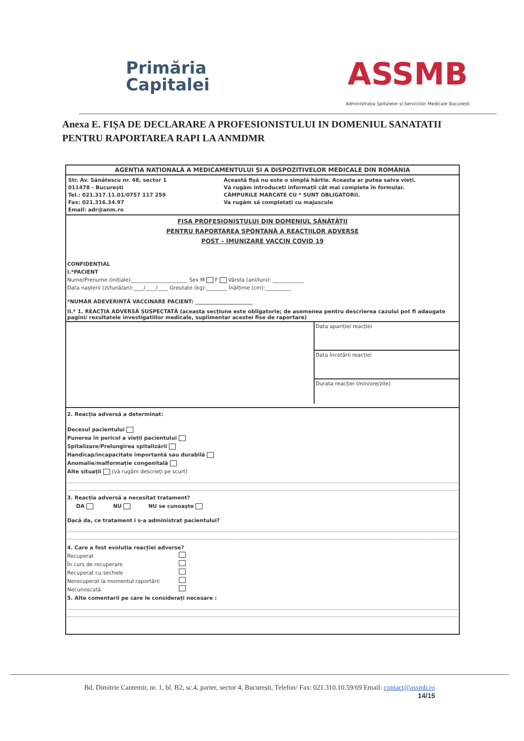Primăria
Capitalei
ASSMB
Administrația Spitalelor și Serviciilor Medicale București
Anexa E. FIȘA DE DECLARARE A PROFESIONISTULUI IN DOMENIUL SANATATII PENTRU RAPORTAREA RAPI LA ANMDMR
AGENȚIA NAȚIONALĂ A MEDICAMENTULUI ȘI A DISPOZITIVELOR MEDICALE DIN ROMÂNIA
Str. Av. Sănătescu nr. 48, sector 1
011478 - București
Tel.: 021.317.11.01/0757 117 259
Fax: 021.316.34.97
Email: adr@anm.ro
Această fișă nu este o simplă hârtie. Aceasta ar putea salva vieți.
Vă rugăm introduceți informații cât mai complete în formular.
CÂMPURILE MARCATE CU * SUNT OBLIGATORII.
Va rugăm să completați cu majuscule
FIȘA PROFESIONISTULUI DIN DOMENIUL SĂNĂTĂȚII
PENTRU RAPORTAREA SPONTANĂ A REACȚIILOR ADVERSE
POST – IMUNIZARE VACCIN COVID 19
CONFIDENȚIAL
I.*PACIENT
Nume/Prenume (inițiale)______________________ Sex M F Vârsta (ani/luni): ____________
Data nașterii (zi/lună/an):____/____/____ Greutate (kg):________ Înălțime (cm):__________
*NUMĂR ADEVERINȚĂ VACCINARE PACIENT: ______________________
II.* 1. REACȚIA ADVERSĂ SUSPECTATĂ (aceasta secțiune este obligatorie; de asemenea pentru descrierea cazului pot fi adaugate pagini/ rezultatele investigatiilor medicale, suplimentar acestei fise de raportare)
Data apariției reacției
Data încetării reacției
Durata reacției (min/ore/zile)
2. Reacția adversă a determinat:
Decesul pacientului
Punerea în pericol a vieții pacientului
Spitalizare/Prelungirea spitalizării
Handicap/incapacitate importantă sau durabilă
Anomalie/malformație congenitală
Alte situații (vă rugăm descrieți pe scurt)
3. Reacția adversă a necesitat tratament?
DA NU NU se cunoaște
Dacă da, ce tratament i s-a administrat pacientului?
4. Care a fost evoluția reacției adverse?
Recuperat
În curs de recuperare
Recuperat cu sechele
Nerecuperat la momentul raportării
Necunoscută
5. Alte comentarii pe care le considerați necesare :
Bd. Dimitrie Cantemir, nr. 1, bl. B2, sc.4, parter, sector 4, București, Telefon/ Fax: 021.310.10.59/69 Email: contact@assmb.ro
14/15